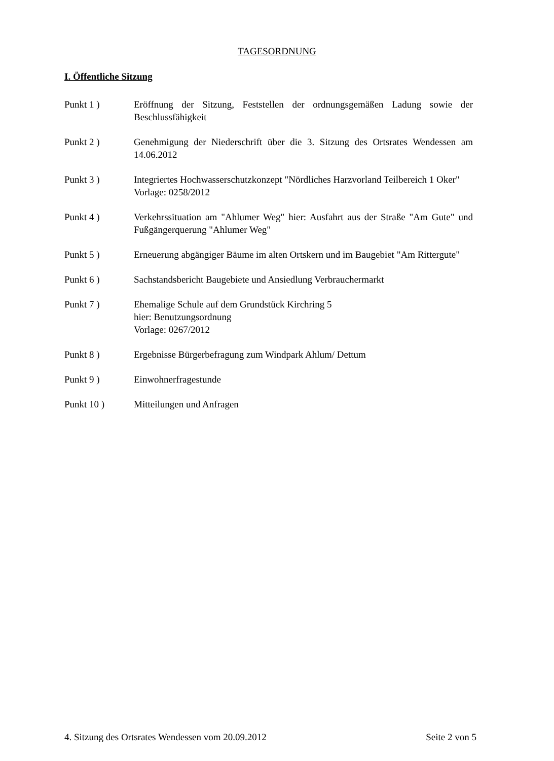TAGESORDNUNG
I. Öffentliche Sitzung
Punkt 1 ) Eröffnung der Sitzung, Feststellen der ordnungsgemäßen Ladung sowie der Beschlussfähigkeit
Punkt 2 ) Genehmigung der Niederschrift über die 3. Sitzung des Ortsrates Wendessen am 14.06.2012
Punkt 3 ) Integriertes Hochwasserschutzkonzept "Nördliches Harzvorland Teilbereich 1 Oker"
Vorlage: 0258/2012
Punkt 4 ) Verkehrssituation am "Ahlumer Weg" hier: Ausfahrt aus der Straße "Am Gute" und Fußgängerquerung "Ahlumer Weg"
Punkt 5 ) Erneuerung abgängiger Bäume im alten Ortskern und im Baugebiet "Am Rittergute"
Punkt 6 ) Sachstandsbericht Baugebiete und Ansiedlung Verbrauchermarkt
Punkt 7 ) Ehemalige Schule auf dem Grundstück Kirchring 5
hier: Benutzungsordnung
Vorlage: 0267/2012
Punkt 8 ) Ergebnisse Bürgerbefragung zum Windpark Ahlum/ Dettum
Punkt 9 ) Einwohnerfragestunde
Punkt 10 ) Mitteilungen und Anfragen
4. Sitzung des Ortsrates Wendessen vom 20.09.2012 Seite 2 von 5